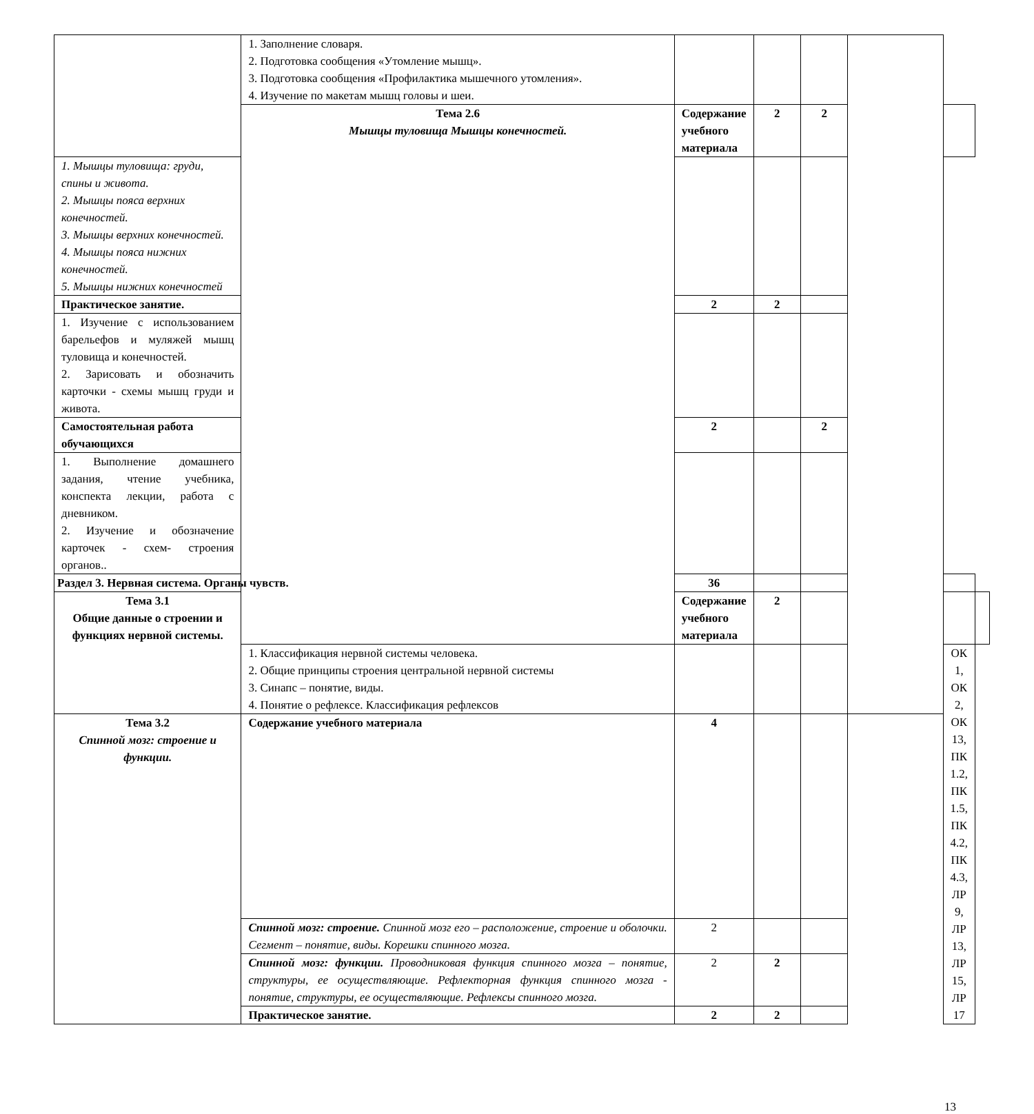| | 1. Заполнение словаря. 2. Подготовка сообщения «Утомление мышц». 3. Подготовка сообщения «Профилактика мышечного утомления». 4. Изучение по макетам мышц головы и шеи. | | | | | | |
| | Тема 2.6 Мышцы туловища Мышцы конечностей. | Содержание учебного материала | 2 | 2 | | | |
| 1. Мышцы туловища: груди, спины и живота. 2. Мышцы пояса верхних конечностей. 3. Мышцы верхних конечностей. 4. Мышцы пояса нижних конечностей. 5. Мышцы нижних конечностей | | | | | | | |
| Практическое занятие. | | 2 | 2 | | | | |
| 1. Изучение с использованием барельефов и муляжей мышц туловища и конечностей. 2. Зарисовать и обозначить карточки - схемы мышц груди и живота. | | | | | | | |
| Самостоятельная работа обучающихся | | 2 | | 2 | | | |
| 1. Выполнение домашнего задания, чтение учебника, конспекта лекции, работа с дневником. 2. Изучение и обозначение карточек - схем- строения органов.. | | | | | | | |
| Раздел 3. Нервная система. Органы чувств. | | 36 | | | | | |
| Тема 3.1 Общие данные о строении и функциях нервной системы. | | Содержание учебного материала | 2 | | | | |
| | 1. Классификация нервной системы человека. 2. Общие принципы строения центральной нервной системы 3. Синапс – понятие, виды. 4. Понятие о рефлексе. Классификация рефлексов | | | | | ОК 1, ОК 2, ОК 13, ПК 1.2, ПК 1.5, ПК 4.2, ПК 4.3, ЛР 9, ЛР 13, ЛР 15, ЛР 17 | |
| Тема 3.2 Спинной мозг: строение и функции. | Содержание учебного материала | 4 | | | | | |
| | Спинной мозг: строение. Спинной мозг его – расположение, строение и оболочки. Сегмент – понятие, виды. Корешки спинного мозга. | 2 | | | | | |
| | Спинной мозг: функции. Проводниковая функция спинного мозга – понятие, структуры, ее осуществляющие. Рефлекторная функция спинного мозга - понятие, структуры, ее осуществляющие. Рефлексы спинного мозга. | 2 | 2 | | | | |
| | Практическое занятие. | 2 | 2 | | | | |
13